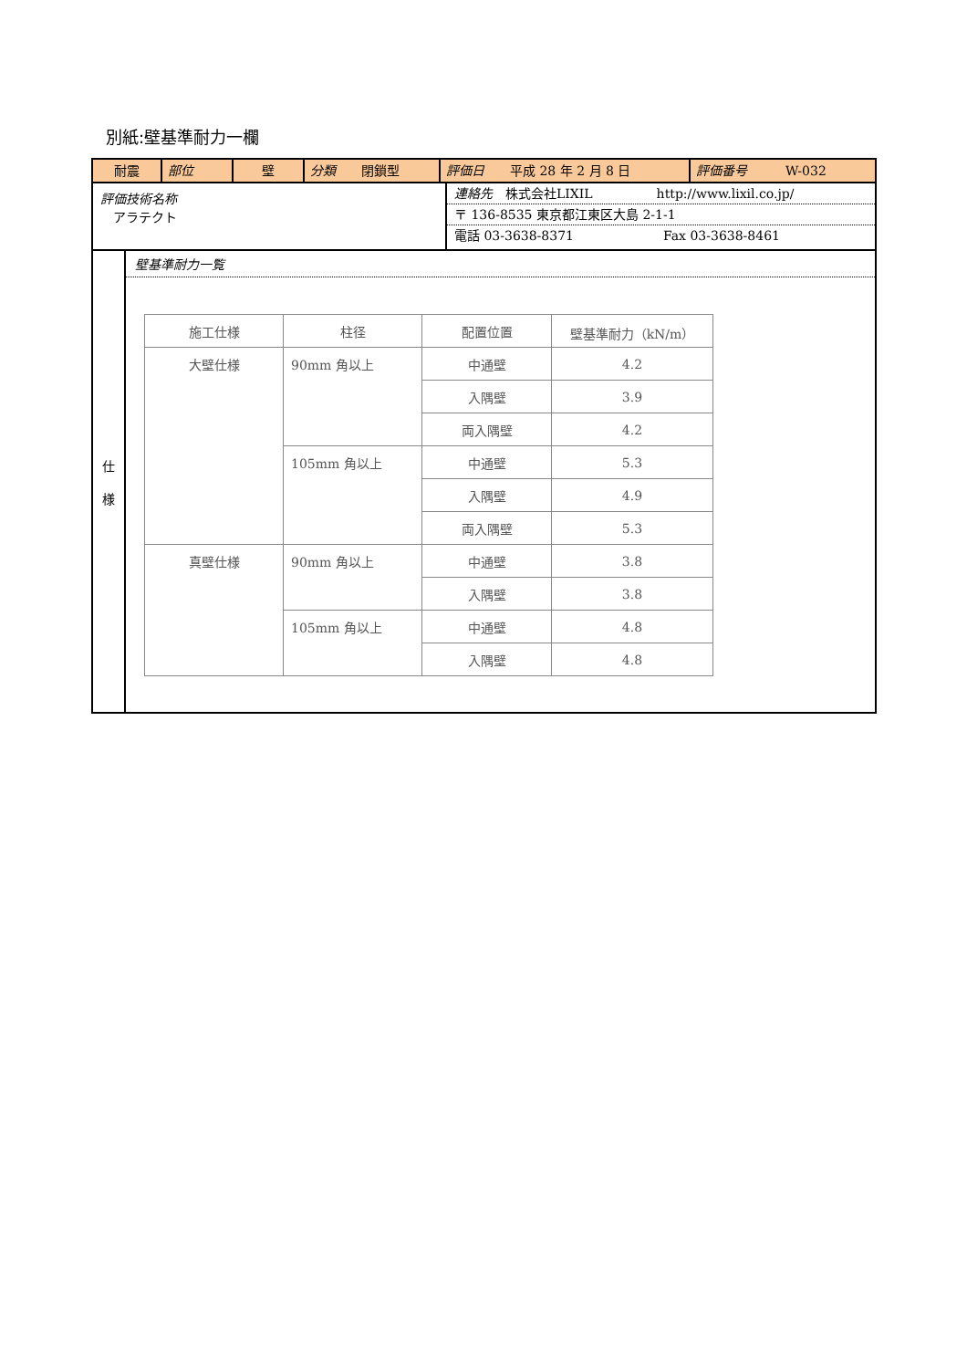別紙:壁基準耐力一欄
耐震 部位 壁 分類　　閉鎖型 評価日　　平成 28 年 2 月 8 日 評価番号　　　W-032
評価技術名称
　アラテクト
連絡先　株式会社LIXIL　　　　　http://www.lixil.co.jp/
〒 136-8535 東京都江東区大島 2-1-1
電話 03-3638-8371　　　　　　　Fax 03-3638-8461
仕
様
壁基準耐力一覧
| 施工仕様 | 柱径 | 配置位置 | 壁基準耐力（kN/m） |
| --- | --- | --- | --- |
| 大壁仕様 | 90mm 角以上 | 中通壁 | 4.2 |
| | | 入隅壁 | 3.9 |
| | | 両入隅壁 | 4.2 |
| | 105mm 角以上 | 中通壁 | 5.3 |
| | | 入隅壁 | 4.9 |
| | | 両入隅壁 | 5.3 |
| 真壁仕様 | 90mm 角以上 | 中通壁 | 3.8 |
| | | 入隅壁 | 3.8 |
| | 105mm 角以上 | 中通壁 | 4.8 |
| | | 入隅壁 | 4.8 |